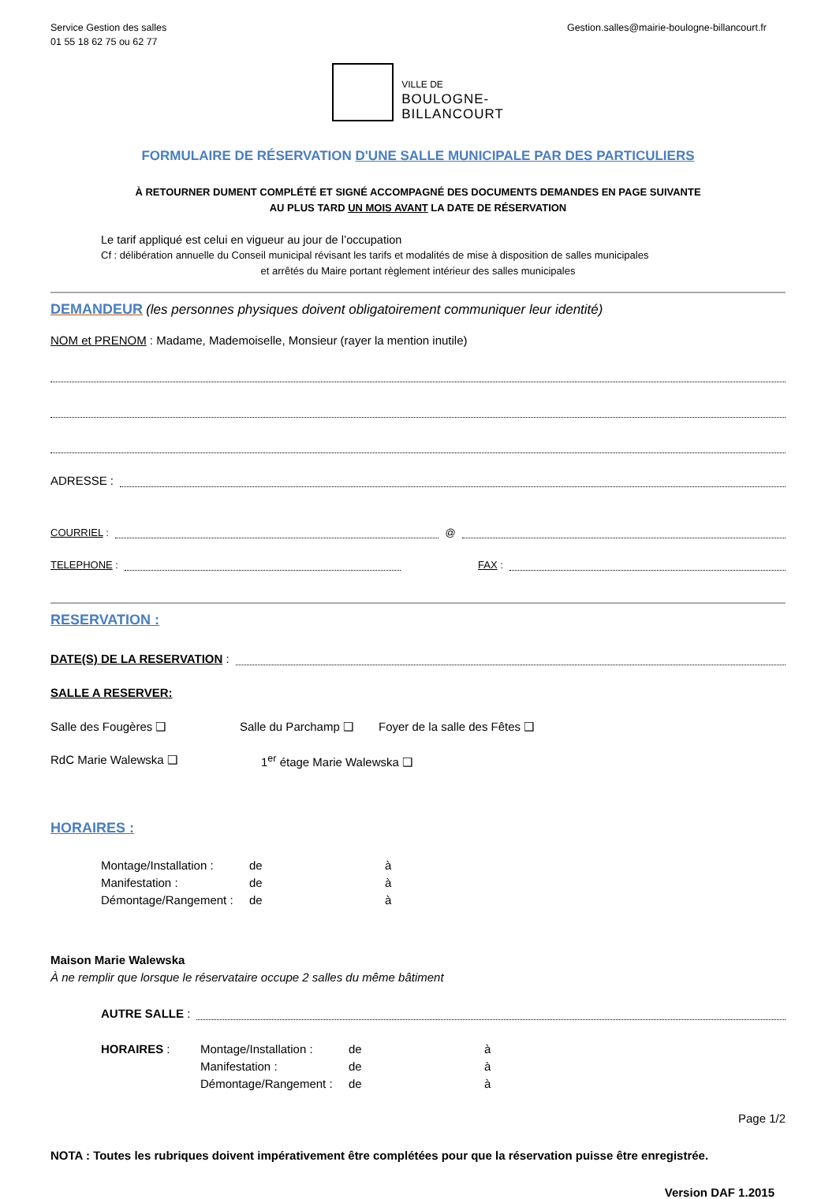Service Gestion des salles
01 55 18 62 75 ou 62 77
Gestion.salles@mairie-boulogne-billancourt.fr
VILLE DE
BOULOGNE-
BILLANCOURT
FORMULAIRE DE RÉSERVATION D'UNE SALLE MUNICIPALE PAR DES PARTICULIERS
À RETOURNER DUMENT COMPLÉTÉ ET SIGNÉ ACCOMPAGNÉ DES DOCUMENTS DEMANDES EN PAGE SUIVANTE
AU PLUS TARD UN MOIS AVANT LA DATE DE RÉSERVATION
Le tarif appliqué est celui en vigueur au jour de l’occupation
Cf : délibération annuelle du Conseil municipal révisant les tarifs et modalités de mise à disposition de salles municipales
et arrêtés du Maire portant règlement intérieur des salles municipales
DEMANDEUR
(les personnes physiques doivent obligatoirement communiquer leur identité)
NOM et PRENOM : Madame, Mademoiselle, Monsieur (rayer la mention inutile)
ADRESSE :
COURRIEL : @
TELEPHONE : FAX :
RESERVATION :
DATE(S) DE LA RESERVATION :
SALLE A RESERVER:
Salle des Fougères ❑ Salle du Parchamp ❑ Foyer de la salle des Fêtes ❑ RdC Marie Walewska ❑ 1<sup>er</sup> étage Marie Walewska ❑
HORAIRES :
Montage/Installation : de à Manifestation : de à Démontage/Rangement : de à
Maison Marie Walewska
À ne remplir que lorsque le réservataire occupe 2 salles du même bâtiment
AUTRE SALLE :
HORAIRES :
Montage/Installation : de à Manifestation : de à Démontage/Rangement : de à
Page 1/2
NOTA : Toutes les rubriques doivent impérativement être complétées pour que la réservation puisse être enregistrée.
Version DAF 1.2015